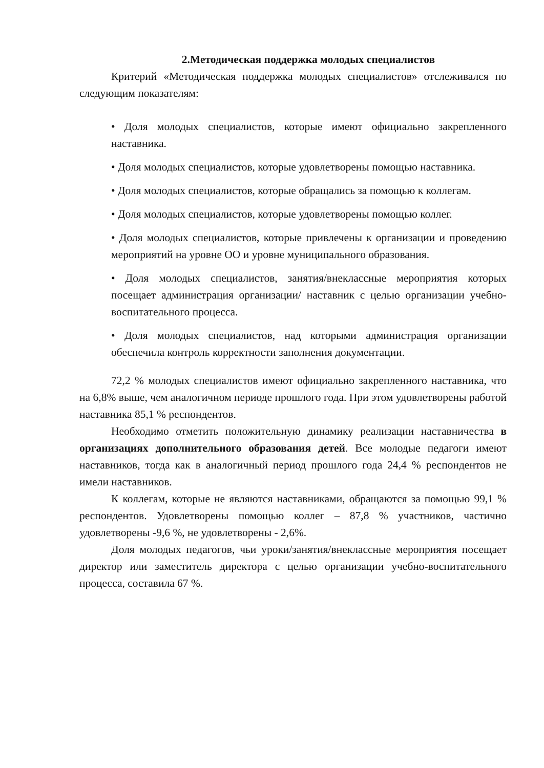2.Методическая поддержка молодых специалистов
Критерий «Методическая поддержка молодых специалистов» отслеживался по следующим показателям:
• Доля молодых специалистов, которые имеют официально закрепленного наставника.
• Доля молодых специалистов, которые удовлетворены помощью наставника.
• Доля молодых специалистов, которые обращались за помощью к коллегам.
• Доля молодых специалистов, которые удовлетворены помощью коллег.
• Доля молодых специалистов, которые привлечены к организации и проведению мероприятий на уровне ОО и уровне муниципального образования.
• Доля молодых специалистов, занятия/внеклассные мероприятия которых посещает администрация организации/ наставник с целью организации учебно-воспитательного процесса.
• Доля молодых специалистов, над которыми администрация организации обеспечила контроль корректности заполнения документации.
72,2 % молодых специалистов имеют официально закрепленного наставника, что на 6,8% выше, чем аналогичном периоде прошлого года. При этом удовлетворены работой наставника 85,1 % респондентов.
Необходимо отметить положительную динамику реализации наставничества в организациях дополнительного образования детей. Все молодые педагоги имеют наставников, тогда как в аналогичный период прошлого года 24,4 % респондентов не имели наставников.
К коллегам, которые не являются наставниками, обращаются за помощью 99,1 % респондентов. Удовлетворены помощью коллег – 87,8 % участников, частично удовлетворены -9,6 %, не удовлетворены - 2,6%.
Доля молодых педагогов, чьи уроки/занятия/внеклассные мероприятия посещает директор или заместитель директора с целью организации учебно-воспитательного процесса, составила 67 %.